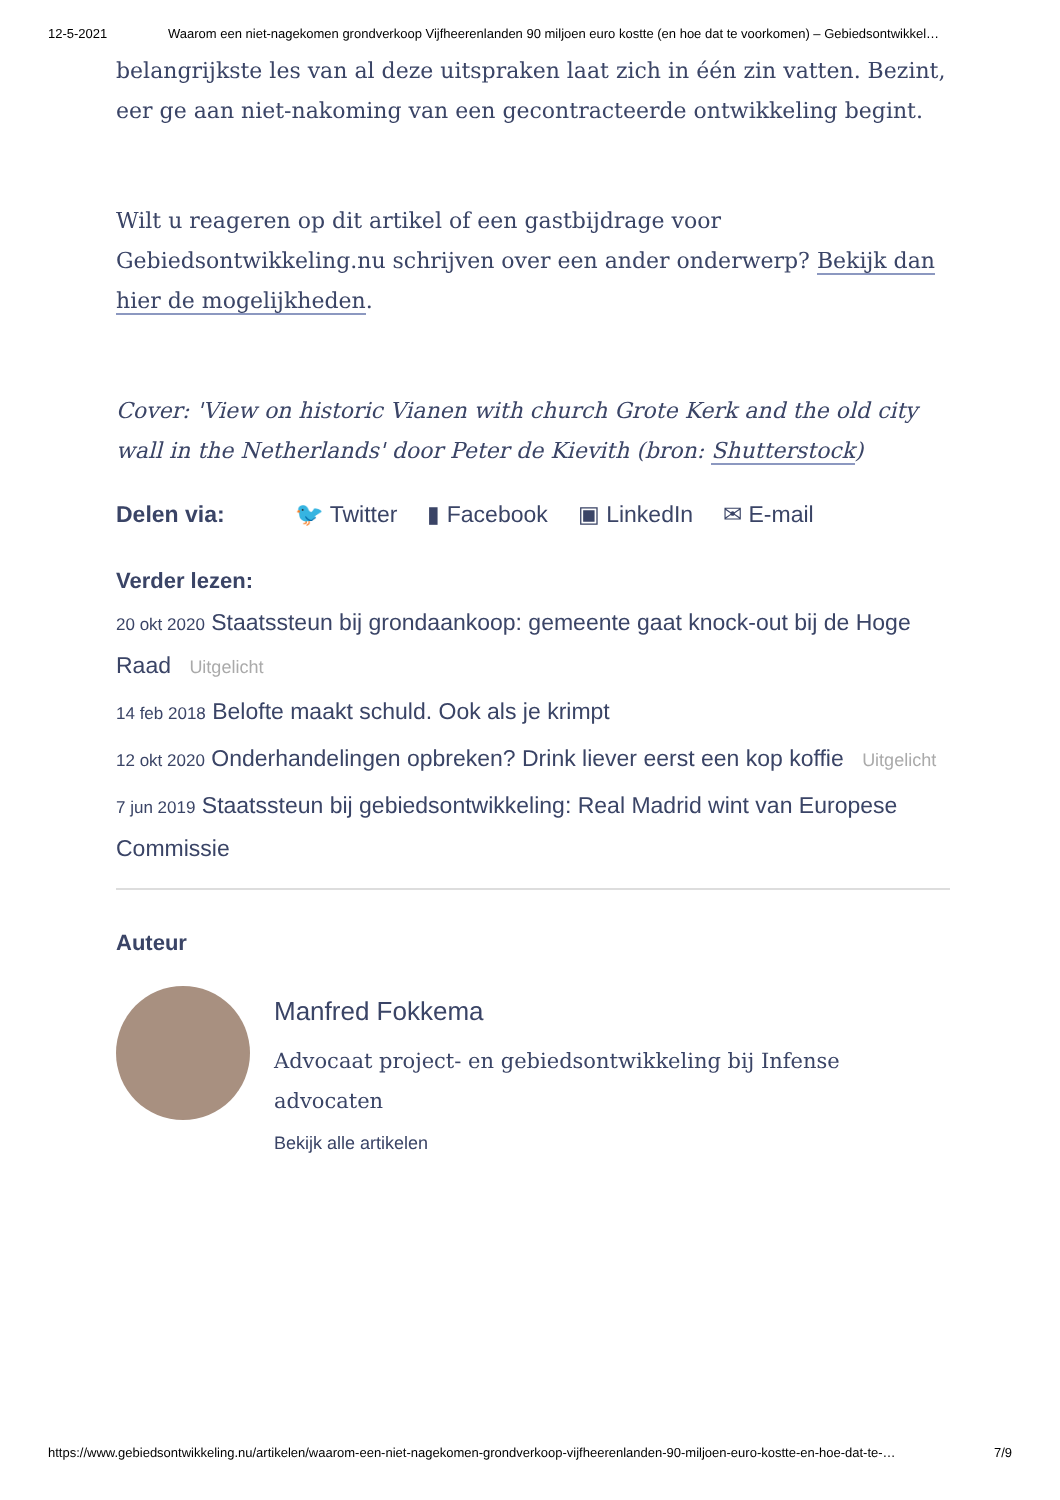12-5-2021 Waarom een niet-nagekomen grondverkoop Vijfheerenlanden 90 miljoen euro kostte (en hoe dat te voorkomen) – Gebiedsontwikkel…
belangrijkste les van al deze uitspraken laat zich in één zin vatten. Bezint, eer ge aan niet-nakoming van een gecontracteerde ontwikkeling begint.
Wilt u reageren op dit artikel of een gastbijdrage voor Gebiedsontwikkeling.nu schrijven over een ander onderwerp? Bekijk dan hier de mogelijkheden.
Cover: 'View on historic Vianen with church Grote Kerk and the old city wall in the Netherlands' door Peter de Kievith (bron: Shutterstock)
Delen via: 🐦 Twitter ▮ Facebook ▣ LinkedIn ✉ E-mail
Verder lezen:
20 okt 2020 Staatssteun bij grondaankoop: gemeente gaat knock-out bij de Hoge Raad Uitgelicht
14 feb 2018 Belofte maakt schuld. Ook als je krimpt
12 okt 2020 Onderhandelingen opbreken? Drink liever eerst een kop koffie Uitgelicht
7 jun 2019 Staatssteun bij gebiedsontwikkeling: Real Madrid wint van Europese Commissie
Auteur
Manfred Fokkema
Advocaat project- en gebiedsontwikkeling bij Infense advocaten
Bekijk alle artikelen
https://www.gebiedsontwikkeling.nu/artikelen/waarom-een-niet-nagekomen-grondverkoop-vijfheerenlanden-90-miljoen-euro-kostte-en-hoe-dat-te-… 7/9